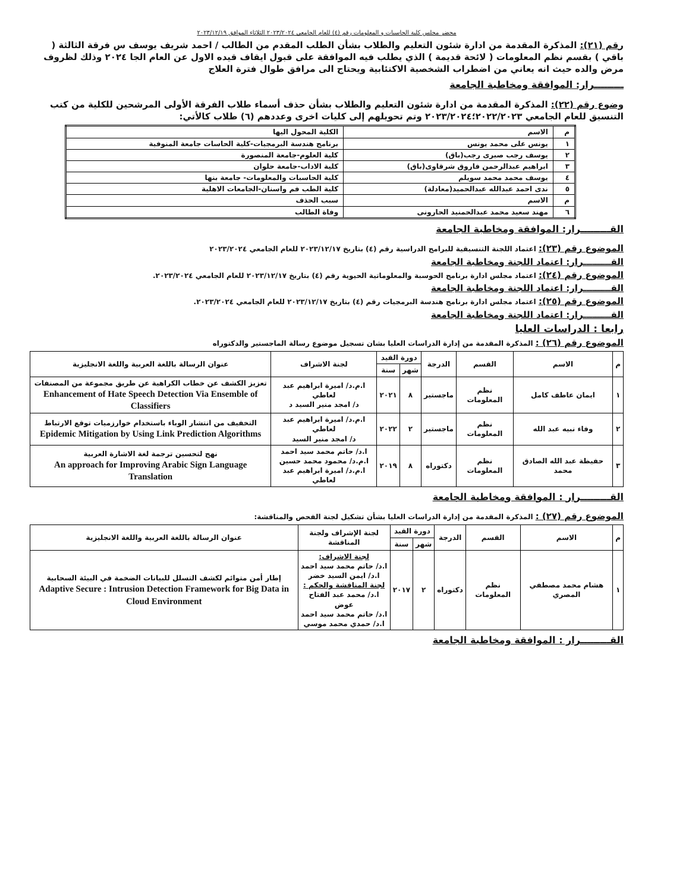محضر مجلس كلية الحاسبات و المعلومات رقم (٤) للعام الجامعي ٢٠٢٣/٢٠٢٤ الثلاثاء الموافق ٢٠٢٣/١٢/١٩
رقم (٢١): المذكرة المقدمة من ادارة شئون التعليم والطلاب بشأن الطلب المقدم من الطالب / احمد شريف يوسف س فرقة الثالثة ( باقي ) بقسم نظم المعلومات ( لائحة قديمة ) الذي يطلب فيه الموافقة على قبول ايقاف قيده الاول عن العام الجا ٢٠٢٤ وذلك لظروف مرض والده حيث انه يعاني من اضطراب الشخصية الاكتئابية ويحتاج الى مرافق طوال فترة العلاج
ـــــــــرار: الموافقة ومخاطبة الجامعة
وضوع رقم (٢٢): المذكرة المقدمة من ادارة شئون التعليم والطلاب بشأن حذف أسماء طلاب الفرقة الأولى المرشحين للكلية من كتب التنسيق للعام الجامعي ٢٠٢٢/٢٠٢٣؛٢٠٢٣/٢٠٢٤ وتم تحويلهم إلى كليات اخرى وعددهم (٦) طلاب كالأتي:
| م | الاسم | الكلية المحول اليها |
| --- | --- | --- |
| ١ | يونس على محمد يونس | برنامج هندسة البرمجيات-كلية الحاسات جامعة المنوفية |
| ٢ | يوسف رجب صبرى رجب(باق) | كلية العلوم-جامعة المنصورة |
| ٣ | ابراهيم عبدالرحمن فاروق شرقاوى(باق) | كلية الاداب-جامعة حلوان |
| ٤ | يوسف محمد محمد سويلم | كلية الحاسبات والمعلومات- جامعة بنها |
| ٥ | ندى احمد عبدالله عبدالحميد(معادلة) | كلية الطب فم واسنان-الجامعات الاهلية |
| م | الاسم | سبب الحذف |
| ٦ | مهند سعيد محمد عبدالحمنيد الحارونى | وفاة الطالب |
القـــــــــرار: الموافقة ومخاطبة الجامعة
الموضوع رقم (٢٣): اعتماد اللجنة التنسيقية للبرامج الدراسية رقم (٤) بتاريخ ٢٠٢٣/١٢/١٧ للعام الجامعي ٢٠٢٣/٢٠٢٤
القـــــــــرار: اعتماد اللجنة ومخاطبة الجامعة
الموضوع رقم (٢٤): اعتماد مجلس ادارة برنامج الحوسبة والمعلوماتية الحيوية رقم (٤) بتاريخ ٢٠٢٣/١٢/١٧ للعام الجامعي ٢٠٢٣/٢٠٢٤.
القـــــــــرار: اعتماد اللجنة ومخاطبة الجامعة
الموضوع رقم (٢٥): اعتماد مجلس ادارة برنامج هندسة البرمجيات رقم (٤) بتاريخ ٢٠٢٣/١٢/١٧ للعام الجامعي ٢٠٢٣/٢٠٢٤.
القـــــــــرار: اعتماد اللجنة ومخاطبة الجامعة
رابعا : الدراسات العليا
الموضوع رقم (٢٦) : المذكرة المقدمة من إدارة الدراسات العليا بشان تسجيل موضوع رسالة الماجستير والدكتوراه
| م | الاسم | القسم | الدرجة | دورة القيد | | لجنة الاشراف | عنوان الرسالة باللغة العربية واللغة الانجليزية |
| --- | --- | --- | --- | --- | --- | --- | --- |
| | | | | شهر | سنة | | |
| ١ | ايمان عاطف كامل | نظم المعلومات | ماجستير | ٨ | ٢٠٢١ | ا.م.د/ اميرة ابراهيم عبد لعاطي د/ امجد منير السيد د | تعزيز الكشف عن خطاب الكراهية عن طريق مجموعة من المصنفات Enhancement of Hate Speech Detection Via Ensemble of Classifiers |
| ٢ | وفاء نبيه عبد الله | نظم المعلومات | ماجستير | ٢ | ٢٠٢٢ | ا.م.د/ اميرة ابراهيم عبد لعاطي د/ امجد منير السيد | التخفيف من انتشار الوباء باستخدام خوارزميات توقع الارتباط Epidemic Mitigation by Using Link Prediction Algorithms |
| ٣ | حفيظة عبد الله الصادق محمد | نظم المعلومات | دكتوراه | ٨ | ٢٠١٩ | ا.د/ حاتم محمد سيد احمد ا.م.د/ محمود محمد حسين ا.م.د/ اميرة ابراهيم عبد لعاطي | نهج لتحسين ترجمة لغة الاشارة العربية An approach for Improving Arabic Sign Language Translation |
القـــــــــرار : الموافقة ومخاطبة الجامعة
الموضوع رقم (٢٧) : المذكرة المقدمة من إدارة الدراسات العليا بشأن تشكيل لجنة الفحص والمناقشة:
| م | الاسم | القسم | الدرجة | دورة القيد | | لجنة الإشراف ولجنة المناقشة | عنوان الرسالة باللغة العربية واللغة الانجليزية |
| --- | --- | --- | --- | --- | --- | --- | --- |
| | | | | شهر | سنة | | |
| ١ | هشام محمد مصطفي المصري | نظم المعلومات | دكتوراه | ٢ | ٢٠١٧ | لجنة الاشراف: ا.د/ حاتم محمد سيد احمد ا.د/ ايمن السيد خضر لجنة المناقشة والحكم : ا.د/ محمد عبد الفتاح عوض ا.د/ حاتم محمد سيد احمد ا.د/ حمدي محمد موسي | إطار أمن متوائم لكشف التسلل للبيانات الضخمة في البيئة السحابية Adaptive Secure : Intrusion Detection Framework for Big Data in Cloud Environment |
القـــــــــرار : الموافقة ومخاطبة الجامعة